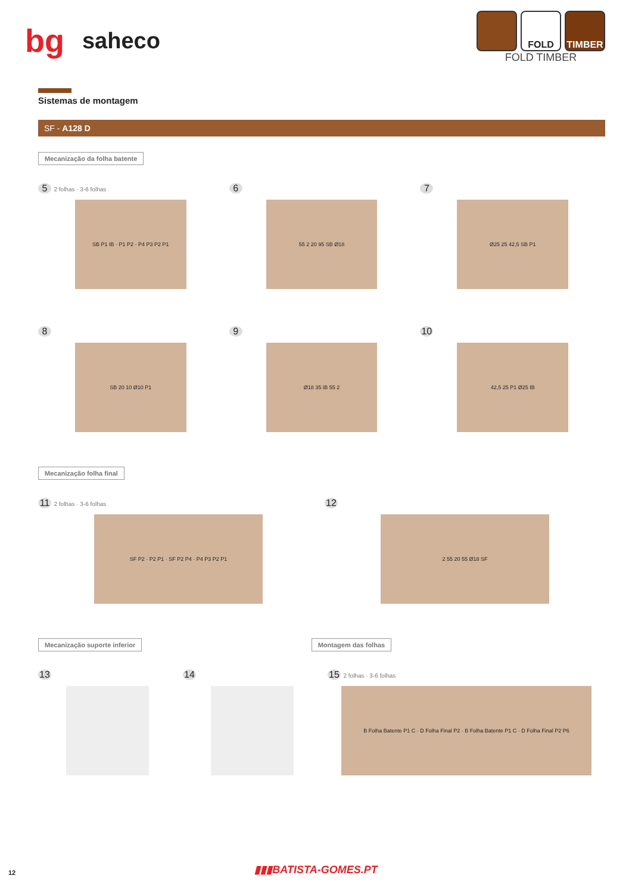bg saheco
FOLD TIMBER
FOLD TIMBER
Sistemas de montagem
SF - A128 D
Mecanização da folha batente
5 2 folhas · 3-6 folhas
SB P1 IB · P1 P2 · P4 P3 P2 P1
6
55 2 20 95 SB Ø18
7
Ø25 25 42,5 SB P1
8
SB 20 10 Ø10 P1
9
Ø18 35 IB 55 2
10
42,5 25 P1 Ø25 IB
Mecanização folha final
11 2 folhas · 3-6 folhas
SF P2 · P2 P1 · SF P2 P4 · P4 P3 P2 P1
12
2 55 20 55 Ø18 SF
Mecanização suporte inferior Montagem das folhas
13 14 15 2 folhas · 3-6 folhas
B Folha Batente P1 C · D Folha Final P2 · B Folha Batente P1 C · D Folha Final P2 P6
12 ▮▮▮BATISTA-GOMES.PT